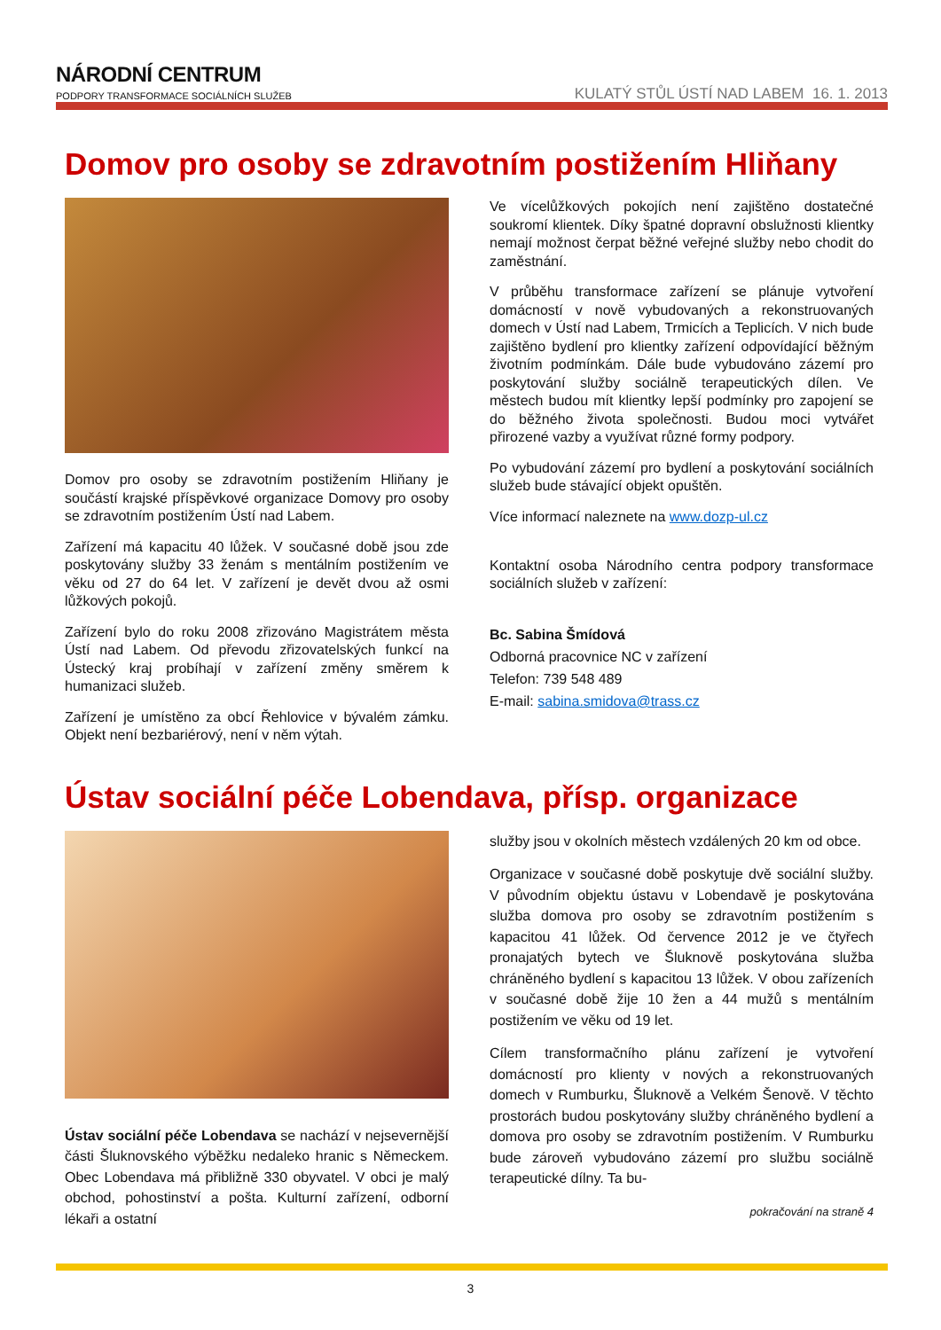NÁRODNÍ CENTRUM
PODPORY TRANSFORMACE SOCIÁLNÍCH SLUŽEB
KULATÝ STŮL ÚSTÍ NAD LABEM 16. 1. 2013
Domov pro osoby se zdravotním postižením Hliňany
Domov pro osoby se zdravotním postižením Hliňany je součástí krajské příspěvkové organizace Domovy pro osoby se zdravotním postižením Ústí nad Labem.
Zařízení má kapacitu 40 lůžek. V současné době jsou zde poskytovány služby 33 ženám s mentálním postižením ve věku od 27 do 64 let. V zařízení je devět dvou až osmi lůžkových pokojů.
Zařízení bylo do roku 2008 zřizováno Magistrátem města Ústí nad Labem. Od převodu zřizovatelských funkcí na Ústecký kraj probíhají v zařízení změny směrem k humanizaci služeb.
Zařízení je umístěno za obcí Řehlovice v bývalém zámku. Objekt není bezbariérový, není v něm výtah.
Ve vícelůžkových pokojích není zajištěno dostatečné soukromí klientek. Díky špatné dopravní obslužnosti klientky nemají možnost čerpat běžné veřejné služby nebo chodit do zaměstnání.
V průběhu transformace zařízení se plánuje vytvoření domácností v nově vybudovaných a rekonstruovaných domech v Ústí nad Labem, Trmicích a Teplicích. V nich bude zajištěno bydlení pro klientky zařízení odpovídající běžným životním podmínkám. Dále bude vybudováno zázemí pro poskytování služby sociálně terapeutických dílen. Ve městech budou mít klientky lepší podmínky pro zapojení se do běžného života společnosti. Budou moci vytvářet přirozené vazby a využívat různé formy podpory.
Po vybudování zázemí pro bydlení a poskytování sociálních služeb bude stávající objekt opuštěn.
Více informací naleznete na www.dozp-ul.cz
Kontaktní osoba Národního centra podpory transformace sociálních služeb v zařízení:
Bc. Sabina Šmídová
Odborná pracovnice NC v zařízení
Telefon: 739 548 489
E-mail: sabina.smidova@trass.cz
Ústav sociální péče Lobendava, přísp. organizace
Ústav sociální péče Lobendava se nachází v nejsevernější části Šluknovského výběžku nedaleko hranic s Německem. Obec Lobendava má přibližně 330 obyvatel. V obci je malý obchod, pohostinství a pošta. Kulturní zařízení, odborní lékaři a ostatní
služby jsou v okolních městech vzdálených 20 km od obce.
Organizace v současné době poskytuje dvě sociální služby. V původním objektu ústavu v Lobendavě je poskytována služba domova pro osoby se zdravotním postižením s kapacitou 41 lůžek. Od července 2012 je ve čtyřech pronajatých bytech ve Šluknově poskytována služba chráněného bydlení s kapacitou 13 lůžek. V obou zařízeních v současné době žije 10 žen a 44 mužů s mentálním postižením ve věku od 19 let.
Cílem transformačního plánu zařízení je vytvoření domácností pro klienty v nových a rekonstruovaných domech v Rumburku, Šluknově a Velkém Šenově. V těchto prostorách budou poskytovány služby chráněného bydlení a domova pro osoby se zdravotním postižením. V Rumburku bude zároveň vybudováno zázemí pro službu sociálně terapeutické dílny. Ta bu-
pokračování na straně 4
3